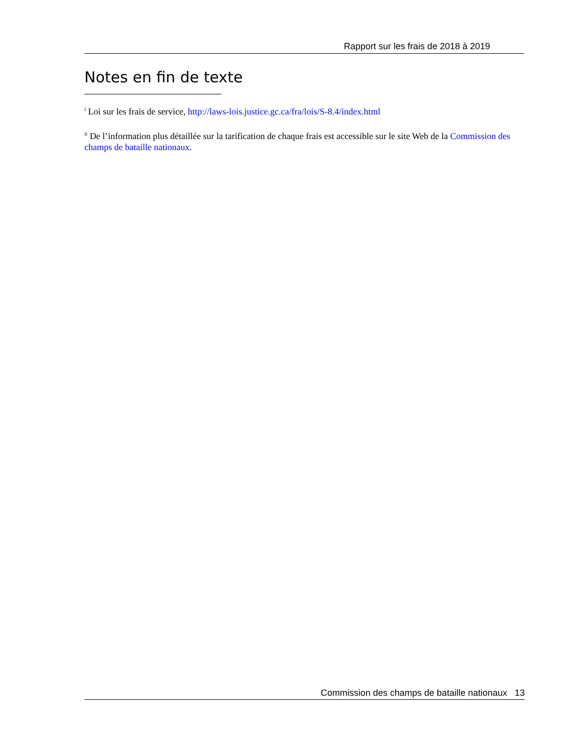Rapport sur les frais de 2018 à 2019
Notes en fin de texte
<sup>i</sup> Loi sur les frais de service, http://laws-lois.justice.gc.ca/fra/lois/S-8.4/index.html
<sup>ii</sup> De l’information plus détaillée sur la tarification de chaque frais est accessible sur le site Web de la Commission des champs de bataille nationaux.
Commission des champs de bataille nationaux 13